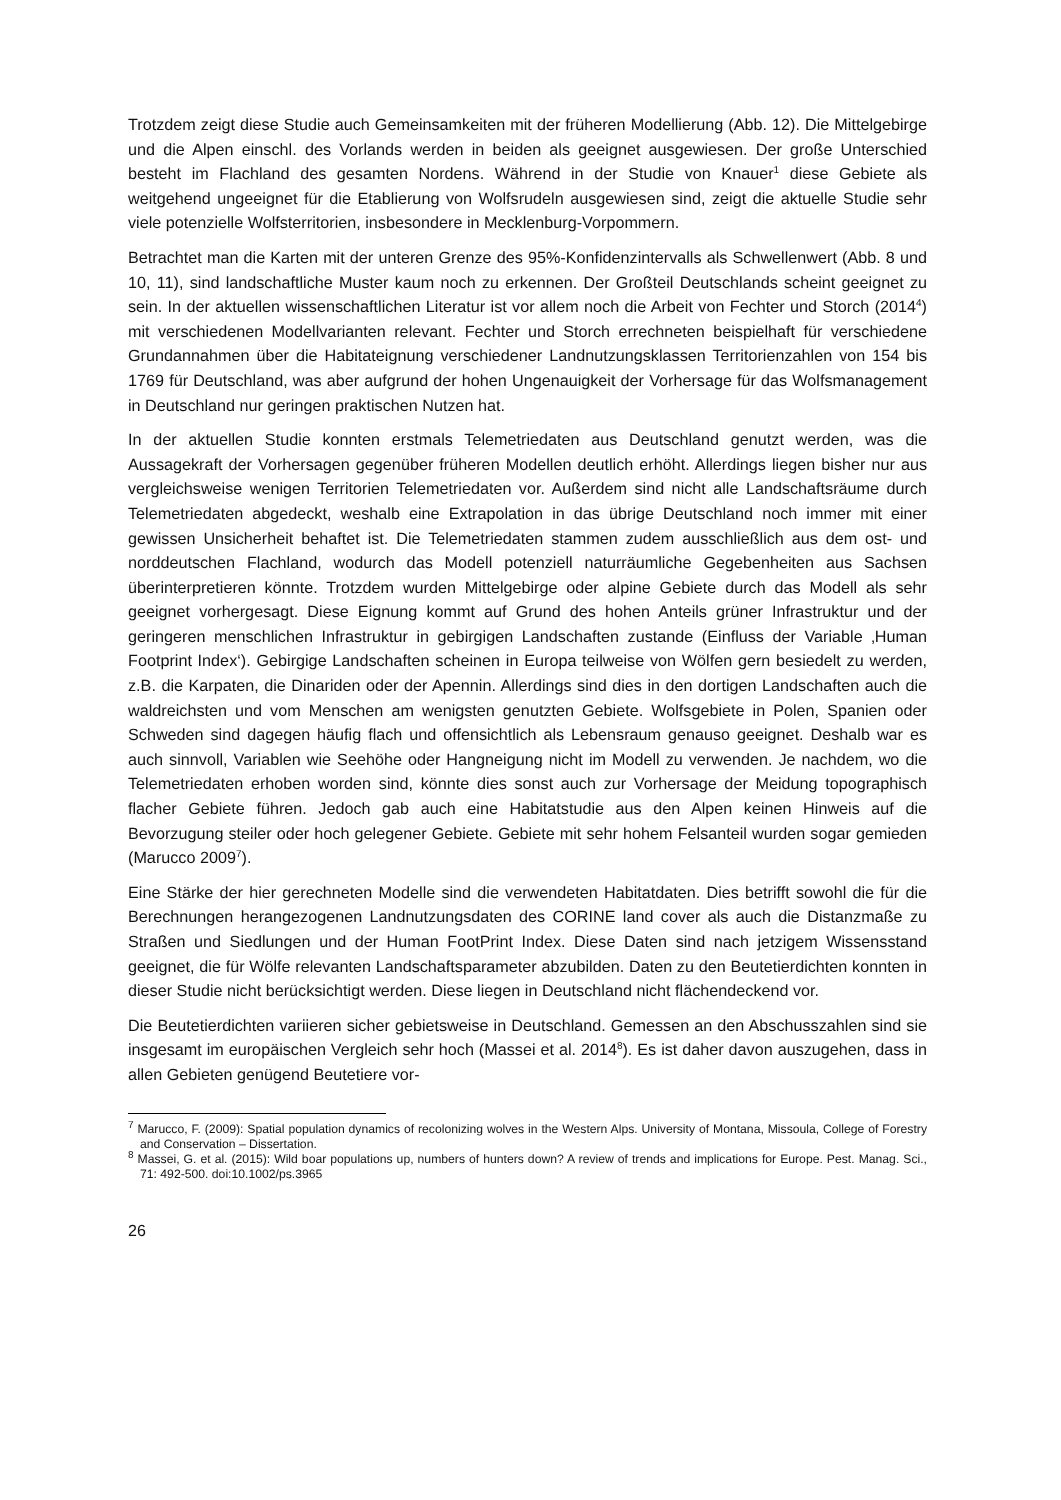Trotzdem zeigt diese Studie auch Gemeinsamkeiten mit der früheren Modellierung (Abb. 12). Die Mittelgebirge und die Alpen einschl. des Vorlands werden in beiden als geeignet ausgewiesen. Der große Unterschied besteht im Flachland des gesamten Nordens. Während in der Studie von Knauer<sup>1</sup> diese Gebiete als weitgehend ungeeignet für die Etablierung von Wolfsrudeln ausgewiesen sind, zeigt die aktuelle Studie sehr viele potenzielle Wolfsterritorien, insbesondere in Mecklenburg-Vorpommern.
Betrachtet man die Karten mit der unteren Grenze des 95%-Konfidenzintervalls als Schwellenwert (Abb. 8 und 10, 11), sind landschaftliche Muster kaum noch zu erkennen. Der Großteil Deutschlands scheint geeignet zu sein. In der aktuellen wissenschaftlichen Literatur ist vor allem noch die Arbeit von Fechter und Storch (2014<sup>4</sup>) mit verschiedenen Modellvarianten relevant. Fechter und Storch errechneten beispielhaft für verschiedene Grundannahmen über die Habitateignung verschiedener Landnutzungsklassen Territorienzahlen von 154 bis 1769 für Deutschland, was aber aufgrund der hohen Ungenauigkeit der Vorhersage für das Wolfsmanagement in Deutschland nur geringen praktischen Nutzen hat.
In der aktuellen Studie konnten erstmals Telemetriedaten aus Deutschland genutzt werden, was die Aussagekraft der Vorhersagen gegenüber früheren Modellen deutlich erhöht. Allerdings liegen bisher nur aus vergleichsweise wenigen Territorien Telemetriedaten vor. Außerdem sind nicht alle Landschaftsräume durch Telemetriedaten abgedeckt, weshalb eine Extrapolation in das übrige Deutschland noch immer mit einer gewissen Unsicherheit behaftet ist. Die Telemetriedaten stammen zudem ausschließlich aus dem ost- und norddeutschen Flachland, wodurch das Modell potenziell naturräumliche Gegebenheiten aus Sachsen überinterpretieren könnte. Trotzdem wurden Mittelgebirge oder alpine Gebiete durch das Modell als sehr geeignet vorhergesagt. Diese Eignung kommt auf Grund des hohen Anteils grüner Infrastruktur und der geringeren menschlichen Infrastruktur in gebirgigen Landschaften zustande (Einfluss der Variable ‚Human Footprint Index‘). Gebirgige Landschaften scheinen in Europa teilweise von Wölfen gern besiedelt zu werden, z.B. die Karpaten, die Dinariden oder der Apennin. Allerdings sind dies in den dortigen Landschaften auch die waldreichsten und vom Menschen am wenigsten genutzten Gebiete. Wolfsgebiete in Polen, Spanien oder Schweden sind dagegen häufig flach und offensichtlich als Lebensraum genauso geeignet. Deshalb war es auch sinnvoll, Variablen wie Seehöhe oder Hangneigung nicht im Modell zu verwenden. Je nachdem, wo die Telemetriedaten erhoben worden sind, könnte dies sonst auch zur Vorhersage der Meidung topographisch flacher Gebiete führen. Jedoch gab auch eine Habitatstudie aus den Alpen keinen Hinweis auf die Bevorzugung steiler oder hoch gelegener Gebiete. Gebiete mit sehr hohem Felsanteil wurden sogar gemieden (Marucco 2009<sup>7</sup>).
Eine Stärke der hier gerechneten Modelle sind die verwendeten Habitatdaten. Dies betrifft sowohl die für die Berechnungen herangezogenen Landnutzungsdaten des CORINE land cover als auch die Distanzmaße zu Straßen und Siedlungen und der Human FootPrint Index. Diese Daten sind nach jetzigem Wissensstand geeignet, die für Wölfe relevanten Landschaftsparameter abzubilden. Daten zu den Beutetierdichten konnten in dieser Studie nicht berücksichtigt werden. Diese liegen in Deutschland nicht flächendeckend vor.
Die Beutetierdichten variieren sicher gebietsweise in Deutschland. Gemessen an den Abschusszahlen sind sie insgesamt im europäischen Vergleich sehr hoch (Massei et al. 2014<sup>8</sup>). Es ist daher davon auszugehen, dass in allen Gebieten genügend Beutetiere vor-
<sup>7</sup> Marucco, F. (2009): Spatial population dynamics of recolonizing wolves in the Western Alps. University of Montana, Missoula, College of Forestry and Conservation – Dissertation.
<sup>8</sup> Massei, G. et al. (2015): Wild boar populations up, numbers of hunters down? A review of trends and implications for Europe. Pest. Manag. Sci., 71: 492-500. doi:10.1002/ps.3965
26